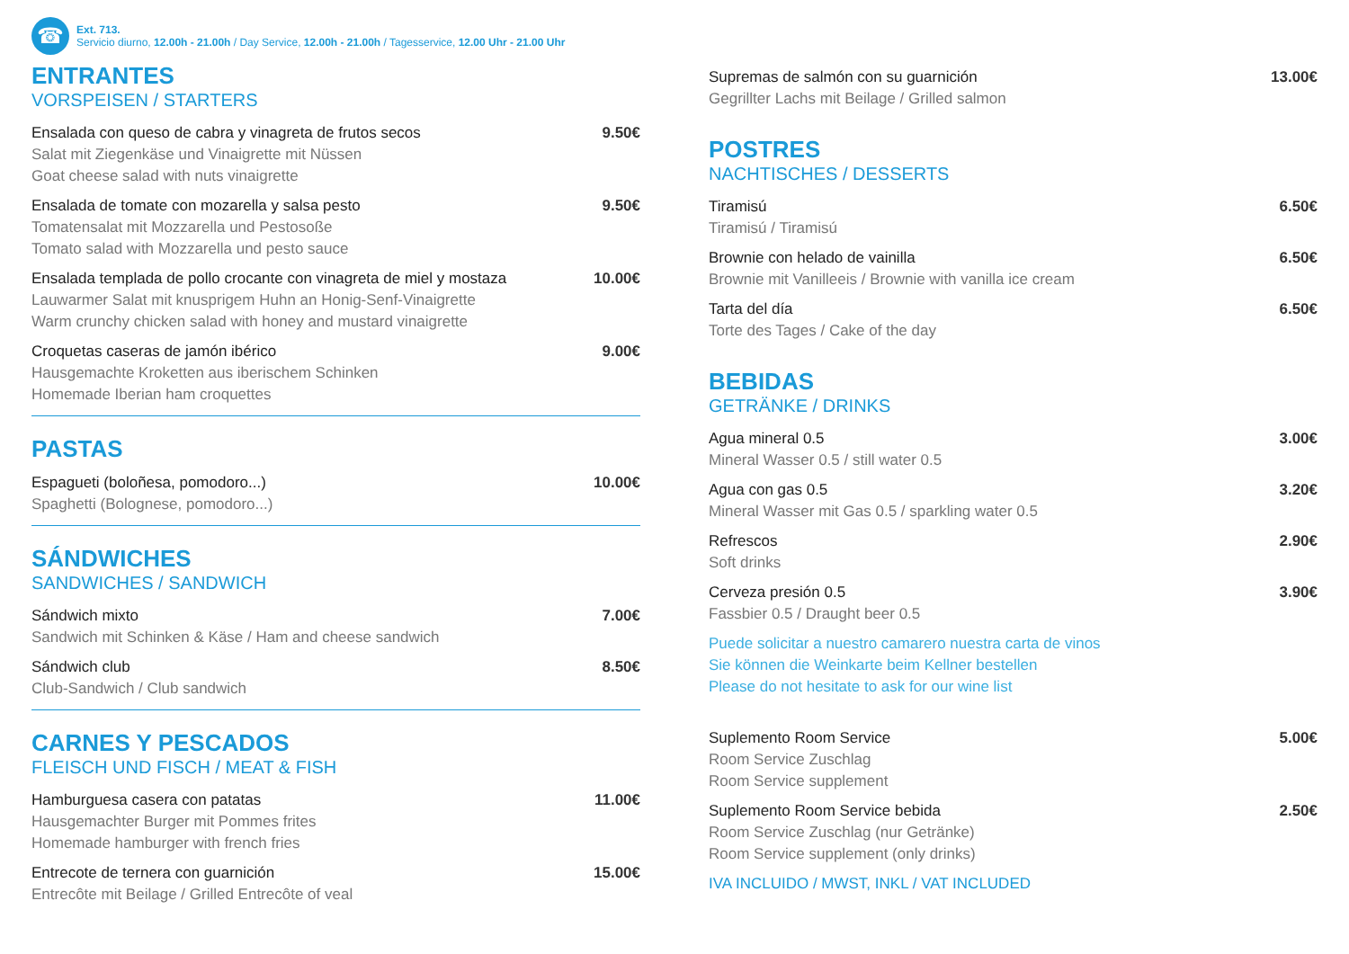☎
Ext. 713.
Servicio diurno, 12.00h - 21.00h / Day Service, 12.00h - 21.00h / Tagesservice, 12.00 Uhr - 21.00 Uhr
ENTRANTES
VORSPEISEN / STARTERS
Ensalada con queso de cabra y vinagreta de frutos secos
Salat mit Ziegenkäse und Vinaigrette mit Nüssen
Goat cheese salad with nuts vinaigrette
9.50€
Ensalada de tomate con mozarella y salsa pesto
Tomatensalat mit Mozzarella und Pestosoße
Tomato salad with Mozzarella und pesto sauce
9.50€
Ensalada templada de pollo crocante con vinagreta de miel y mostaza
Lauwarmer Salat mit knusprigem Huhn an Honig-Senf-Vinaigrette
Warm crunchy chicken salad with honey and mustard vinaigrette
10.00€
Croquetas caseras de jamón ibérico
Hausgemachte Kroketten aus iberischem Schinken
Homemade Iberian ham croquettes
9.00€
PASTAS
Espagueti (boloñesa, pomodoro...)
Spaghetti (Bolognese, pomodoro...)
10.00€
SÁNDWICHES
SANDWICHES / SANDWICH
Sándwich mixto
Sandwich mit Schinken & Käse / Ham and cheese sandwich
7.00€
Sándwich club
Club-Sandwich / Club sandwich
8.50€
CARNES Y PESCADOS
FLEISCH UND FISCH / MEAT & FISH
Hamburguesa casera con patatas
Hausgemachter Burger mit Pommes frites
Homemade hamburger with french fries
11.00€
Entrecote de ternera con guarnición
Entrecôte mit Beilage / Grilled Entrecôte of veal
15.00€
Supremas de salmón con su guarnición
Gegrillter Lachs mit Beilage / Grilled salmon
13.00€
POSTRES
NACHTISCHES / DESSERTS
Tiramisú
Tiramisú / Tiramisú
6.50€
Brownie con helado de vainilla
Brownie mit Vanilleeis / Brownie with vanilla ice cream
6.50€
Tarta del día
Torte des Tages / Cake of the day
6.50€
BEBIDAS
GETRÄNKE / DRINKS
Agua mineral 0.5
Mineral Wasser 0.5 / still water 0.5
3.00€
Agua con gas 0.5
Mineral Wasser mit Gas 0.5 / sparkling water 0.5
3.20€
Refrescos
Soft drinks
2.90€
Cerveza presión 0.5
Fassbier 0.5 / Draught beer 0.5
3.90€
Puede solicitar a nuestro camarero nuestra carta de vinos
Sie können die Weinkarte beim Kellner bestellen
Please do not hesitate to ask for our wine list
Suplemento Room Service
Room Service Zuschlag
Room Service supplement
5.00€
Suplemento Room Service bebida
Room Service Zuschlag (nur Getränke)
Room Service supplement (only drinks)
2.50€
IVA INCLUIDO / MWST, INKL / VAT INCLUDED